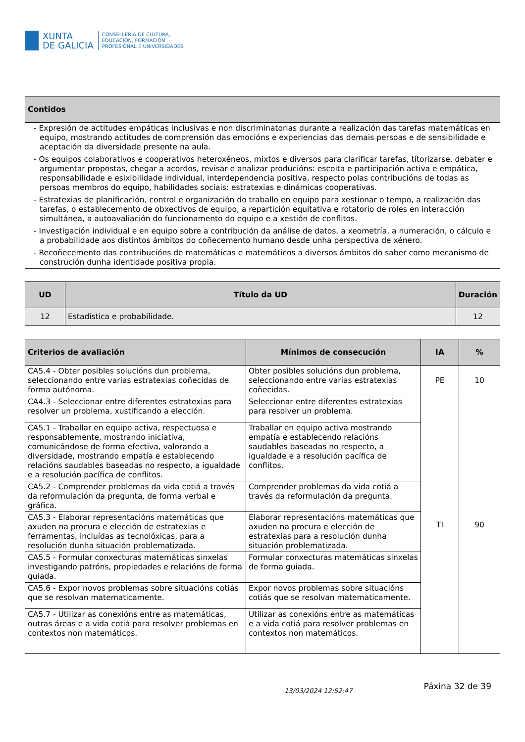XUNTA
DE GALICIA
CONSELLERÍA DE CULTURA,
EDUCACIÓN, FORMACIÓN
PROFESIONAL E UNIVERSIDADES
| Contidos |
| --- |
| - Expresión de actitudes empáticas inclusivas e non discriminatorias durante a realización das tarefas matemáticas en equipo, mostrando actitudes de comprensión das emocións e experiencias das demais persoas e de sensibilidade e aceptación da diversidade presente na aula. - Os equipos colaborativos e cooperativos heteroxéneos, mixtos e diversos para clarificar tarefas, titorizarse, debater e argumentar propostas, chegar a acordos, revisar e analizar producións: escoita e participación activa e empática, responsabilidade e esixibilidade individual, interdependencia positiva, respecto polas contribucións de todas as persoas membros do equipo, habilidades sociais: estratexias e dinámicas cooperativas. - Estratexias de planificación, control e organización do traballo en equipo para xestionar o tempo, a realización das tarefas, o establecemento de obxectivos de equipo, a repartición equitativa e rotatorio de roles en interacción simultánea, a autoavaliación do funcionamento do equipo e a xestión de conflitos. - Investigación individual e en equipo sobre a contribución da análise de datos, a xeometría, a numeración, o cálculo e a probabilidade aos distintos ámbitos do coñecemento humano desde unha perspectiva de xénero. - Recoñecemento das contribucións de matemáticas e matemáticos a diversos ámbitos do saber como mecanismo de construción dunha identidade positiva propia. |
| UD | Título da UD | Duración |
| --- | --- | --- |
| 12 | Estadística e probabilidade. | 12 |
| Criterios de avaliación | Mínimos de consecución | IA | % |
| --- | --- | --- | --- |
| CA5.4 - Obter posibles solucións dun problema, seleccionando entre varias estratexias coñecidas de forma autónoma. | Obter posibles solucións dun problema, seleccionando entre varias estratexias coñecidas. | PE | 10 |
| CA4.3 - Seleccionar entre diferentes estratexias para resolver un problema, xustificando a elección. | Seleccionar entre diferentes estratexias para resolver un problema. | TI | 90 |
| CA5.1 - Traballar en equipo activa, respectuosa e responsablemente, mostrando iniciativa, comunicándose de forma efectiva, valorando a diversidade, mostrando empatía e establecendo relacións saudables baseadas no respecto, a igualdade e a resolución pacífica de conflitos. | Traballar en equipo activa mostrando empatía e establecendo relacións saudables baseadas no respecto, a igualdade e a resolución pacífica de conflitos. | | |
| CA5.2 - Comprender problemas da vida cotiá a través da reformulación da pregunta, de forma verbal e gráfica. | Comprender problemas da vida cotiá a través da reformulación da pregunta. | | |
| CA5.3 - Elaborar representacións matemáticas que axuden na procura e elección de estratexias e ferramentas, incluídas as tecnolóxicas, para a resolución dunha situación problematizada. | Elaborar representacións matemáticas que axuden na procura e elección de estratexias para a resolución dunha situación problematizada. | | |
| CA5.5 - Formular conxecturas matemáticas sinxelas investigando patróns, propiedades e relacións de forma guiada. | Formular conxecturas matemáticas sinxelas de forma guiada. | | |
| CA5.6 - Expor novos problemas sobre situacións cotiás que se resolvan matematicamente. | Expor novos problemas sobre situacións cotiás que se resolvan matematicamente. | | |
| CA5.7 - Utilizar as conexións entre as matemáticas, outras áreas e a vida cotiá para resolver problemas en contextos non matemáticos. | Utilizar as conexións entre as matemáticas e a vida cotiá para resolver problemas en contextos non matemáticos. | | |
13/03/2024 12:52:47 Páxina 32 de 39